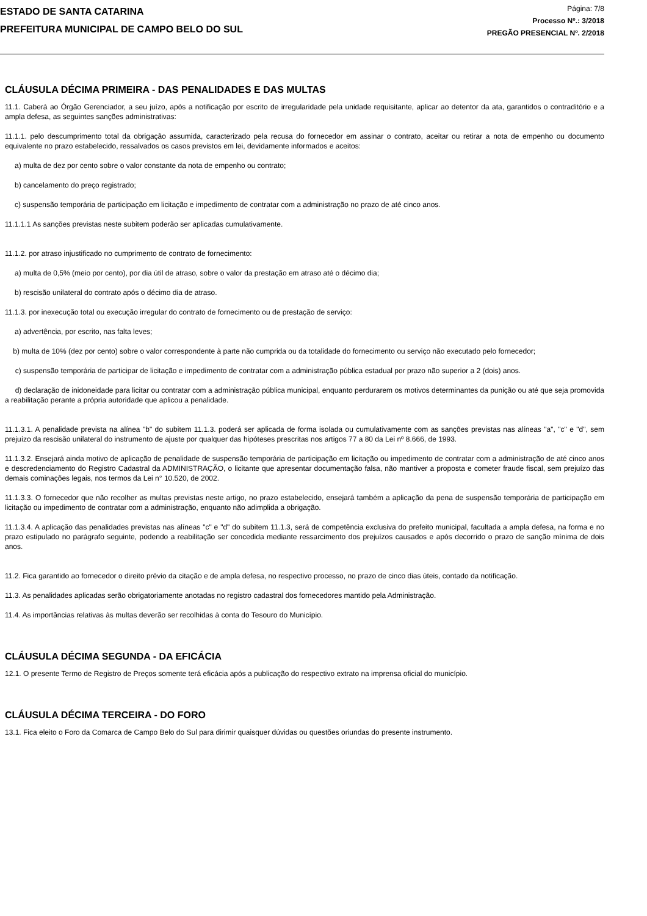ESTADO DE SANTA CATARINA
PREFEITURA MUNICIPAL DE CAMPO BELO DO SUL
Página: 7/8
Processo Nº.: 3/2018
PREGÃO PRESENCIAL Nº. 2/2018
CLÁUSULA DÉCIMA PRIMEIRA - DAS PENALIDADES E DAS MULTAS
11.1. Caberá ao Órgão Gerenciador, a seu juízo, após a notificação por escrito de irregularidade pela unidade requisitante, aplicar ao detentor da ata, garantidos o contraditório e a ampla defesa, as seguintes sanções administrativas:
11.1.1. pelo descumprimento total da obrigação assumida, caracterizado pela recusa do fornecedor em assinar o contrato, aceitar ou retirar a nota de empenho ou documento equivalente no prazo estabelecido, ressalvados os casos previstos em lei, devidamente informados e aceitos:
a) multa de dez por cento sobre o valor constante da nota de empenho ou contrato;
b) cancelamento do preço registrado;
c) suspensão temporária de participação em licitação e impedimento de contratar com a administração no prazo de até cinco anos.
11.1.1.1 As sanções previstas neste subitem poderão ser aplicadas cumulativamente.
11.1.2. por atraso injustificado no cumprimento de contrato de fornecimento:
a) multa de 0,5% (meio por cento), por dia útil de atraso, sobre o valor da prestação em atraso até o décimo dia;
b) rescisão unilateral do contrato após o décimo dia de atraso.
11.1.3. por inexecução total ou execução irregular do contrato de fornecimento ou de prestação de serviço:
a) advertência, por escrito, nas falta leves;
b) multa de 10% (dez por cento) sobre o valor correspondente à parte não cumprida ou da totalidade do fornecimento ou serviço não executado pelo fornecedor;
c) suspensão temporária de participar de licitação e impedimento de contratar com a administração pública estadual por prazo não superior a 2 (dois) anos.
d) declaração de inidoneidade para licitar ou contratar com a administração pública municipal, enquanto perdurarem os motivos determinantes da punição ou até que seja promovida a reabilitação perante a própria autoridade que aplicou a penalidade.
11.1.3.1. A penalidade prevista na alínea "b" do subitem 11.1.3. poderá ser aplicada de forma isolada ou cumulativamente com as sanções previstas nas alíneas "a", "c" e "d", sem prejuízo da rescisão unilateral do instrumento de ajuste por qualquer das hipóteses prescritas nos artigos 77 a 80 da Lei nº 8.666, de 1993.
11.1.3.2. Ensejará ainda motivo de aplicação de penalidade de suspensão temporária de participação em licitação ou impedimento de contratar com a administração de até cinco anos e descredenciamento do Registro Cadastral da ADMINISTRAÇÃO, o licitante que apresentar documentação falsa, não mantiver a proposta e cometer fraude fiscal, sem prejuízo das demais cominações legais, nos termos da Lei n° 10.520, de 2002.
11.1.3.3. O fornecedor que não recolher as multas previstas neste artigo, no prazo estabelecido, ensejará também a aplicação da pena de suspensão temporária de participação em licitação ou impedimento de contratar com a administração, enquanto não adimplida a obrigação.
11.1.3.4. A aplicação das penalidades previstas nas alíneas "c" e "d" do subitem 11.1.3, será de competência exclusiva do prefeito municipal, facultada a ampla defesa, na forma e no prazo estipulado no parágrafo seguinte, podendo a reabilitação ser concedida mediante ressarcimento dos prejuízos causados e após decorrido o prazo de sanção mínima de dois anos.
11.2. Fica garantido ao fornecedor o direito prévio da citação e de ampla defesa, no respectivo processo, no prazo de cinco dias úteis, contado da notificação.
11.3. As penalidades aplicadas serão obrigatoriamente anotadas no registro cadastral dos fornecedores mantido pela Administração.
11.4. As importâncias relativas às multas deverão ser recolhidas à conta do Tesouro do Município.
CLÁUSULA DÉCIMA SEGUNDA - DA EFICÁCIA
12.1. O presente Termo de Registro de Preços somente terá eficácia após a publicação do respectivo extrato na imprensa oficial do município.
CLÁUSULA DÉCIMA TERCEIRA - DO FORO
13.1. Fica eleito o Foro da Comarca de Campo Belo do Sul para dirimir quaisquer dúvidas ou questões oriundas do presente instrumento.